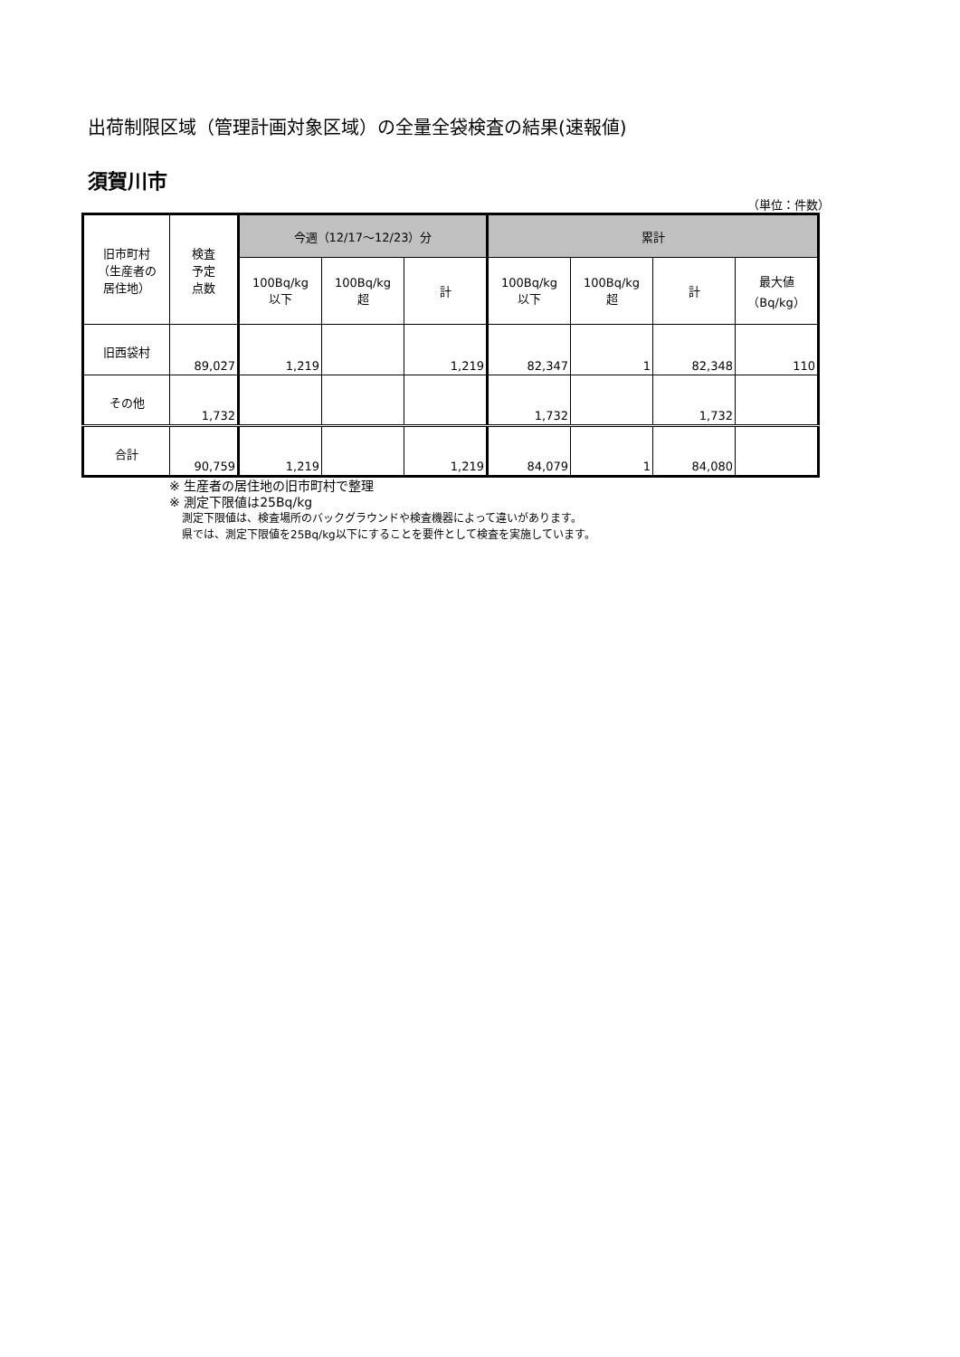出荷制限区域（管理計画対象区域）の全量全袋検査の結果(速報値)
須賀川市
（単位：件数）
| 旧市町村 （生産者の 居住地） | 検査 予定 点数 | 今週（12/17～12/23）分 | | | 累計 | | | |
| --- | --- | --- | --- | --- | --- | --- | --- | --- |
| | | 100Bq/kg 以下 | 100Bq/kg 超 | 計 | 100Bq/kg 以下 | 100Bq/kg 超 | 計 | 最大値 （Bq/kg） |
| 旧西袋村 | 89,027 | 1,219 | | 1,219 | 82,347 | 1 | 82,348 | 110 |
| その他 | 1,732 | | | | 1,732 | | 1,732 | |
| 合計 | 90,759 | 1,219 | | 1,219 | 84,079 | 1 | 84,080 | |
※ 生産者の居住地の旧市町村で整理
※ 測定下限値は25Bq/kg
測定下限値は、検査場所のバックグラウンドや検査機器によって違いがあります。
県では、測定下限値を25Bq/kg以下にすることを要件として検査を実施しています。